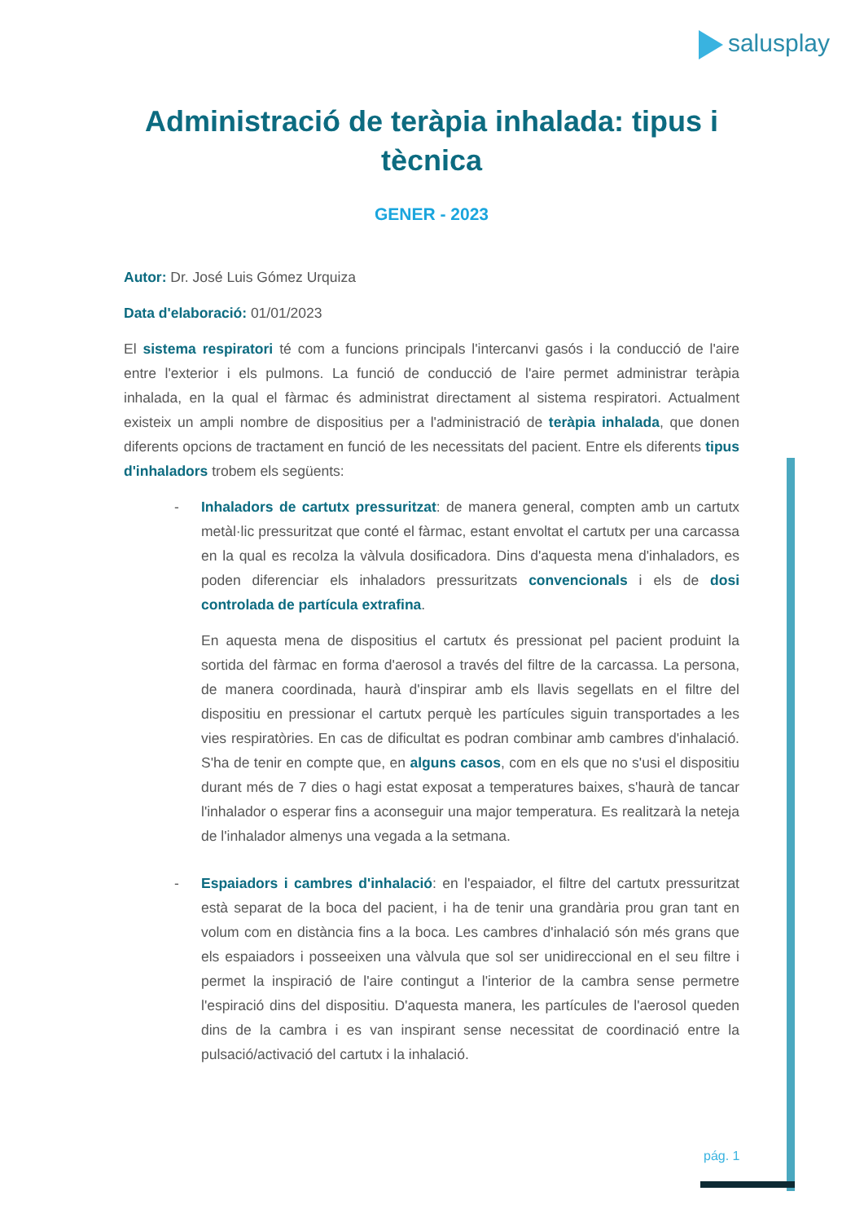salusplay
Administració de teràpia inhalada: tipus i tècnica
GENER - 2023
Autor: Dr. José Luis Gómez Urquiza
Data d'elaboració: 01/01/2023
El sistema respiratori té com a funcions principals l'intercanvi gasós i la conducció de l'aire entre l'exterior i els pulmons. La funció de conducció de l'aire permet administrar teràpia inhalada, en la qual el fàrmac és administrat directament al sistema respiratori. Actualment existeix un ampli nombre de dispositius per a l'administració de teràpia inhalada, que donen diferents opcions de tractament en funció de les necessitats del pacient. Entre els diferents tipus d'inhaladors trobem els següents:
- Inhaladors de cartutx pressuritzat: de manera general, compten amb un cartutx metàl·lic pressuritzat que conté el fàrmac, estant envoltat el cartutx per una carcassa en la qual es recolza la vàlvula dosificadora. Dins d'aquesta mena d'inhaladors, es poden diferenciar els inhaladors pressuritzats convencionals i els de dosi controlada de partícula extrafina.
En aquesta mena de dispositius el cartutx és pressionat pel pacient produint la sortida del fàrmac en forma d'aerosol a través del filtre de la carcassa. La persona, de manera coordinada, haurà d'inspirar amb els llavis segellats en el filtre del dispositiu en pressionar el cartutx perquè les partícules siguin transportades a les vies respiratòries. En cas de dificultat es podran combinar amb cambres d'inhalació. S'ha de tenir en compte que, en alguns casos, com en els que no s'usi el dispositiu durant més de 7 dies o hagi estat exposat a temperatures baixes, s'haurà de tancar l'inhalador o esperar fins a aconseguir una major temperatura. Es realitzarà la neteja de l'inhalador almenys una vegada a la setmana.
- Espaiadors i cambres d'inhalació: en l'espaiador, el filtre del cartutx pressuritzat està separat de la boca del pacient, i ha de tenir una grandària prou gran tant en volum com en distància fins a la boca. Les cambres d'inhalació són més grans que els espaiadors i posseeixen una vàlvula que sol ser unidireccional en el seu filtre i permet la inspiració de l'aire contingut a l'interior de la cambra sense permetre l'espiració dins del dispositiu. D'aquesta manera, les partícules de l'aerosol queden dins de la cambra i es van inspirant sense necessitat de coordinació entre la pulsació/activació del cartutx i la inhalació.
pág. 1